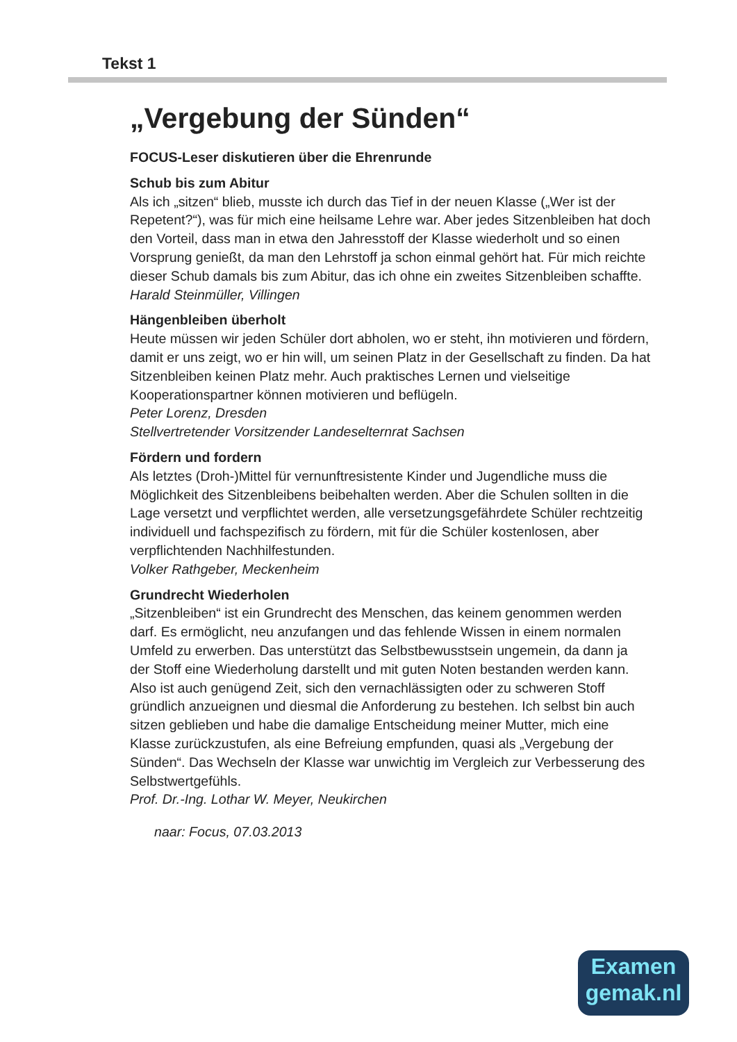Tekst 1
„Vergebung der Sünden“
FOCUS-Leser diskutieren über die Ehrenrunde
Schub bis zum Abitur
Als ich „sitzen“ blieb, musste ich durch das Tief in der neuen Klasse („Wer ist der Repetent?“), was für mich eine heilsame Lehre war. Aber jedes Sitzenbleiben hat doch den Vorteil, dass man in etwa den Jahresstoff der Klasse wiederholt und so einen Vorsprung genießt, da man den Lehrstoff ja schon einmal gehört hat. Für mich reichte dieser Schub damals bis zum Abitur, das ich ohne ein zweites Sitzenbleiben schaffte.
Harald Steinmüller, Villingen
Hängenbleiben überholt
Heute müssen wir jeden Schüler dort abholen, wo er steht, ihn motivieren und fördern, damit er uns zeigt, wo er hin will, um seinen Platz in der Gesellschaft zu finden. Da hat Sitzenbleiben keinen Platz mehr. Auch praktisches Lernen und vielseitige Kooperationspartner können motivieren und beflügeln.
Peter Lorenz, Dresden
Stellvertretender Vorsitzender Landeselternrat Sachsen
Fördern und fordern
Als letztes (Droh-)Mittel für vernunftresistente Kinder und Jugendliche muss die Möglichkeit des Sitzenbleibens beibehalten werden. Aber die Schulen sollten in die Lage versetzt und verpflichtet werden, alle versetzungsgefährdete Schüler rechtzeitig individuell und fachspezifisch zu fördern, mit für die Schüler kostenlosen, aber verpflichtenden Nachhilfestunden.
Volker Rathgeber, Meckenheim
Grundrecht Wiederholen
„Sitzenbleiben“ ist ein Grundrecht des Menschen, das keinem genommen werden darf. Es ermöglicht, neu anzufangen und das fehlende Wissen in einem normalen Umfeld zu erwerben. Das unterstützt das Selbstbewusstsein ungemein, da dann ja der Stoff eine Wiederholung darstellt und mit guten Noten bestanden werden kann. Also ist auch genügend Zeit, sich den vernachlässigten oder zu schweren Stoff gründlich anzueignen und diesmal die Anforderung zu bestehen. Ich selbst bin auch sitzen geblieben und habe die damalige Entscheidung meiner Mutter, mich eine Klasse zurückzustufen, als eine Befreiung empfunden, quasi als „Vergebung der Sünden“. Das Wechseln der Klasse war unwichtig im Vergleich zur Verbesserung des Selbstwertgefühls.
Prof. Dr.-Ing. Lothar W. Meyer, Neukirchen
naar: Focus, 07.03.2013
Examen
gemak.nl